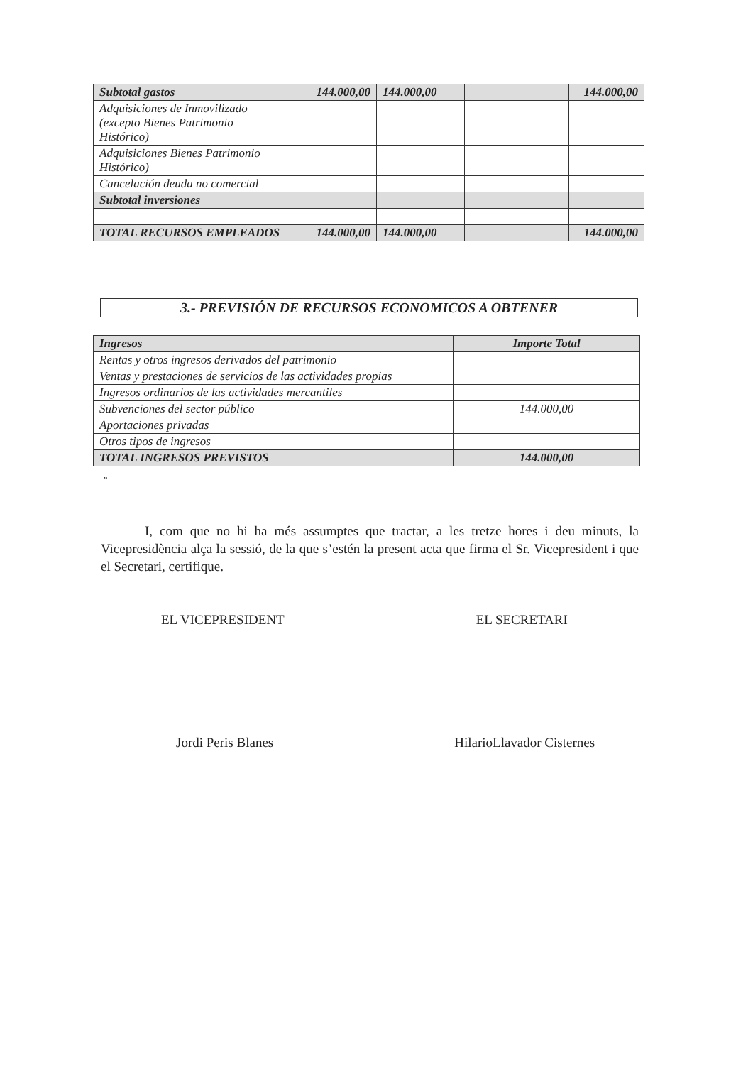| Subtotal gastos | 144.000,00 | 144.000,00 | | 144.000,00 |
| Adquisiciones de Inmovilizado (excepto Bienes Patrimonio Histórico) | | | | |
| Adquisiciones Bienes Patrimonio Histórico) | | | | |
| Cancelación deuda no comercial | | | | |
| Subtotal inversiones | | | | |
| TOTAL RECURSOS EMPLEADOS | 144.000,00 | 144.000,00 | | 144.000,00 |
3.- PREVISIÓN DE RECURSOS ECONOMICOS A OBTENER
| Ingresos | Importe Total |
| --- | --- |
| Rentas y otros ingresos derivados del patrimonio | |
| Ventas y prestaciones de servicios de las actividades propias | |
| Ingresos ordinarios de las actividades mercantiles | |
| Subvenciones del sector público | 144.000,00 |
| Aportaciones privadas | |
| Otros tipos de ingresos | |
| TOTAL INGRESOS PREVISTOS | 144.000,00 |
”
I, com que no hi ha més assumptes que tractar, a les tretze hores i deu minuts, la Vicepresidència alça la sessió, de la que s’estén la present acta que firma el Sr. Vicepresident i que el Secretari, certifique.
EL VICEPRESIDENT EL SECRETARI
Jordi Peris Blanes HilarioLlavador Cisternes